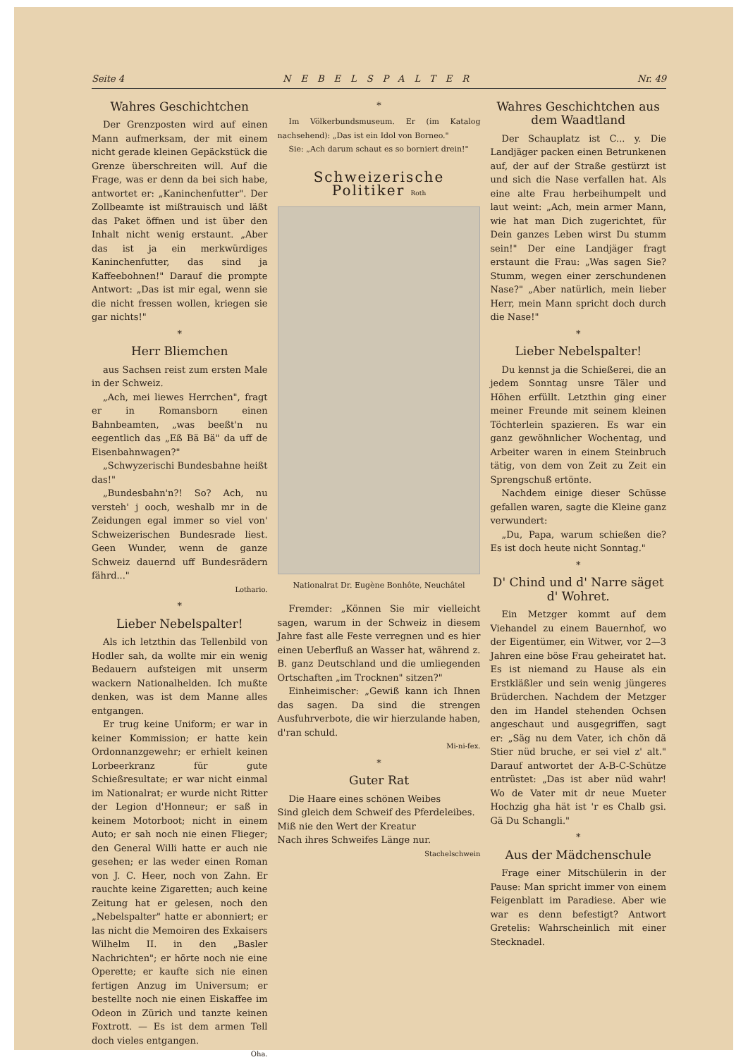Seite 4 NEBELSPALTER Nr. 49
Wahres Geschichtchen
Der Grenzposten wird auf einen Mann aufmerksam, der mit einem nicht gerade kleinen Gepäckstück die Grenze überschreiten will. Auf die Frage, was er denn da bei sich habe, antwortet er: „Kaninchenfutter". Der Zollbeamte ist mißtrauisch und läßt das Paket öffnen und ist über den Inhalt nicht wenig erstaunt. „Aber das ist ja ein merkwürdiges Kaninchenfutter, das sind ja Kaffeebohnen!" Darauf die prompte Antwort: „Das ist mir egal, wenn sie die nicht fressen wollen, kriegen sie gar nichts!"
*
Herr Bliemchen
aus Sachsen reist zum ersten Male in der Schweiz.
„Ach, mei liewes Herrchen", fragt er in Romansborn einen Bahnbeamten, „was beeßt'n nu eegentlich das „Eß Bä Bä" da uff de Eisenbahnwagen?"
„Schwyzerischi Bundesbahne heißt das!"
„Bundesbahn'n?! So? Ach, nu versteh' j ooch, weshalb mr in de Zeidungen egal immer so viel von' Schweizerischen Bundesrade liest. Geen Wunder, wenn de ganze Schweiz dauernd uff Bundesrädern fährd..."
Lothario.
*
Lieber Nebelspalter!
Als ich letzthin das Tellenbild von Hodler sah, da wollte mir ein wenig Bedauern aufsteigen mit unserm wackern Nationalhelden. Ich mußte denken, was ist dem Manne alles entgangen.
Er trug keine Uniform; er war in keiner Kommission; er hatte kein Ordonnanzgewehr; er erhielt keinen Lorbeerkranz für gute Schießresultate; er war nicht einmal im Nationalrat; er wurde nicht Ritter der Legion d'Honneur; er saß in keinem Motorboot; nicht in einem Auto; er sah noch nie einen Flieger; den General Willi hatte er auch nie gesehen; er las weder einen Roman von J. C. Heer, noch von Zahn. Er rauchte keine Zigaretten; auch keine Zeitung hat er gelesen, noch den „Nebelspalter" hatte er abonniert; er las nicht die Memoiren des Exkaisers Wilhelm II. in den „Basler Nachrichten"; er hörte noch nie eine Operette; er kaufte sich nie einen fertigen Anzug im Universum; er bestellte noch nie einen Eiskaffee im Odeon in Zürich und tanzte keinen Foxtrott. — Es ist dem armen Tell doch vieles entgangen.
Oha.
*
Im Völkerbundsmuseum. Er (im Katalog nachsehend): „Das ist ein Idol von Borneo."
Sie: „Ach darum schaut es so borniert drein!"
Schweizerische Politiker Roth
Nationalrat Dr. Eugène Bonhôte, Neuchâtel
Fremder: „Können Sie mir vielleicht sagen, warum in der Schweiz in diesem Jahre fast alle Feste verregnen und es hier einen Ueberfluß an Wasser hat, während z. B. ganz Deutschland und die umliegenden Ortschaften „im Trocknen" sitzen?"
Einheimischer: „Gewiß kann ich Ihnen das sagen. Da sind die strengen Ausfuhrverbote, die wir hierzulande haben, d'ran schuld.
Mi-ni-fex.
*
Guter Rat
Die Haare eines schönen Weibes
Sind gleich dem Schweif des Pferdeleibes.
Miß nie den Wert der Kreatur
Nach ihres Schweifes Länge nur.
Stachelschwein
Wahres Geschichtchen aus dem Waadtland
Der Schauplatz ist C... y. Die Landjäger packen einen Betrunkenen auf, der auf der Straße gestürzt ist und sich die Nase verfallen hat. Als eine alte Frau herbeihumpelt und laut weint: „Ach, mein armer Mann, wie hat man Dich zugerichtet, für Dein ganzes Leben wirst Du stumm sein!" Der eine Landjäger fragt erstaunt die Frau: „Was sagen Sie? Stumm, wegen einer zerschundenen Nase?" „Aber natürlich, mein lieber Herr, mein Mann spricht doch durch die Nase!"
*
Lieber Nebelspalter!
Du kennst ja die Schießerei, die an jedem Sonntag unsre Täler und Höhen erfüllt. Letzthin ging einer meiner Freunde mit seinem kleinen Töchterlein spazieren. Es war ein ganz gewöhnlicher Wochentag, und Arbeiter waren in einem Steinbruch tätig, von dem von Zeit zu Zeit ein Sprengschuß ertönte.
Nachdem einige dieser Schüsse gefallen waren, sagte die Kleine ganz verwundert:
„Du, Papa, warum schießen die? Es ist doch heute nicht Sonntag."
*
D' Chind und d' Narre säget d' Wohret.
Ein Metzger kommt auf dem Viehandel zu einem Bauernhof, wo der Eigentümer, ein Witwer, vor 2—3 Jahren eine böse Frau geheiratet hat. Es ist niemand zu Hause als ein Erstkläßler und sein wenig jüngeres Brüderchen. Nachdem der Metzger den im Handel stehenden Ochsen angeschaut und ausgegriffen, sagt er: „Säg nu dem Vater, ich chön dä Stier nüd bruche, er sei viel z' alt." Darauf antwortet der A-B-C-Schütze entrüstet: „Das ist aber nüd wahr! Wo de Vater mit dr neue Mueter Hochzig gha hät ist 'r es Chalb gsi. Gä Du Schangli."
*
Aus der Mädchenschule
Frage einer Mitschülerin in der Pause: Man spricht immer von einem Feigenblatt im Paradiese. Aber wie war es denn befestigt? Antwort Gretelis: Wahrscheinlich mit einer Stecknadel.